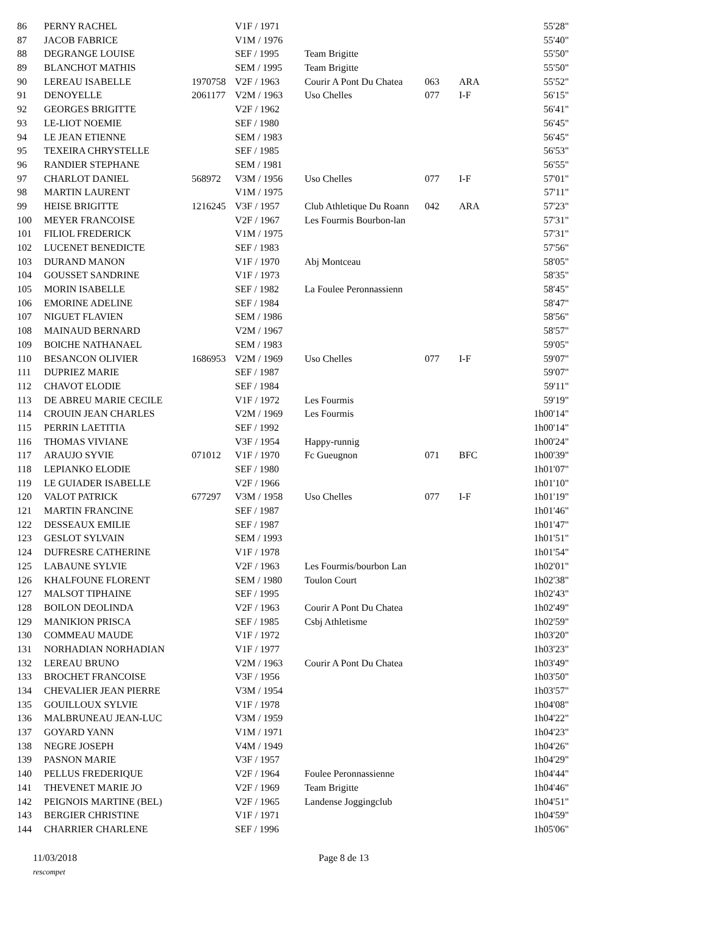| 86 | PERNY RACHEL | | V1F / 1971 | | | | 55'28" |
| 87 | JACOB FABRICE | | V1M / 1976 | | | | 55'40" |
| 88 | DEGRANGE LOUISE | | SEF / 1995 | Team Brigitte | | | 55'50" |
| 89 | BLANCHOT MATHIS | | SEM / 1995 | Team Brigitte | | | 55'50" |
| 90 | LEREAU ISABELLE | 1970758 | V2F / 1963 | Courir A Pont Du Chatea | 063 | ARA | 55'52" |
| 91 | DENOYELLE | 2061177 | V2M / 1963 | Uso Chelles | 077 | I-F | 56'15" |
| 92 | GEORGES BRIGITTE | | V2F / 1962 | | | | 56'41" |
| 93 | LE-LIOT NOEMIE | | SEF / 1980 | | | | 56'45" |
| 94 | LE JEAN ETIENNE | | SEM / 1983 | | | | 56'45" |
| 95 | TEXEIRA CHRYSTELLE | | SEF / 1985 | | | | 56'53" |
| 96 | RANDIER STEPHANE | | SEM / 1981 | | | | 56'55" |
| 97 | CHARLOT DANIEL | 568972 | V3M / 1956 | Uso Chelles | 077 | I-F | 57'01" |
| 98 | MARTIN LAURENT | | V1M / 1975 | | | | 57'11" |
| 99 | HEISE BRIGITTE | 1216245 | V3F / 1957 | Club Athletique Du Roann | 042 | ARA | 57'23" |
| 100 | MEYER FRANCOISE | | V2F / 1967 | Les Fourmis Bourbon-lan | | | 57'31" |
| 101 | FILIOL FREDERICK | | V1M / 1975 | | | | 57'31" |
| 102 | LUCENET BENEDICTE | | SEF / 1983 | | | | 57'56" |
| 103 | DURAND MANON | | V1F / 1970 | Abj Montceau | | | 58'05" |
| 104 | GOUSSET SANDRINE | | V1F / 1973 | | | | 58'35" |
| 105 | MORIN ISABELLE | | SEF / 1982 | La Foulee Peronnassienn | | | 58'45" |
| 106 | EMORINE ADELINE | | SEF / 1984 | | | | 58'47" |
| 107 | NIGUET FLAVIEN | | SEM / 1986 | | | | 58'56" |
| 108 | MAINAUD BERNARD | | V2M / 1967 | | | | 58'57" |
| 109 | BOICHE NATHANAEL | | SEM / 1983 | | | | 59'05" |
| 110 | BESANCON OLIVIER | 1686953 | V2M / 1969 | Uso Chelles | 077 | I-F | 59'07" |
| 111 | DUPRIEZ MARIE | | SEF / 1987 | | | | 59'07" |
| 112 | CHAVOT ELODIE | | SEF / 1984 | | | | 59'11" |
| 113 | DE ABREU MARIE CECILE | | V1F / 1972 | Les Fourmis | | | 59'19" |
| 114 | CROUIN JEAN CHARLES | | V2M / 1969 | Les Fourmis | | | 1h00'14" |
| 115 | PERRIN LAETITIA | | SEF / 1992 | | | | 1h00'14" |
| 116 | THOMAS VIVIANE | | V3F / 1954 | Happy-runnig | | | 1h00'24" |
| 117 | ARAUJO SYVIE | 071012 | V1F / 1970 | Fc Gueugnon | 071 | BFC | 1h00'39" |
| 118 | LEPIANKO ELODIE | | SEF / 1980 | | | | 1h01'07" |
| 119 | LE GUIADER ISABELLE | | V2F / 1966 | | | | 1h01'10" |
| 120 | VALOT PATRICK | 677297 | V3M / 1958 | Uso Chelles | 077 | I-F | 1h01'19" |
| 121 | MARTIN FRANCINE | | SEF / 1987 | | | | 1h01'46" |
| 122 | DESSEAUX EMILIE | | SEF / 1987 | | | | 1h01'47" |
| 123 | GESLOT SYLVAIN | | SEM / 1993 | | | | 1h01'51" |
| 124 | DUFRESRE CATHERINE | | V1F / 1978 | | | | 1h01'54" |
| 125 | LABAUNE SYLVIE | | V2F / 1963 | Les Fourmis/bourbon Lan | | | 1h02'01" |
| 126 | KHALFOUNE FLORENT | | SEM / 1980 | Toulon Court | | | 1h02'38" |
| 127 | MALSOT TIPHAINE | | SEF / 1995 | | | | 1h02'43" |
| 128 | BOILON DEOLINDA | | V2F / 1963 | Courir A Pont Du Chatea | | | 1h02'49" |
| 129 | MANIKION PRISCA | | SEF / 1985 | Csbj Athletisme | | | 1h02'59" |
| 130 | COMMEAU MAUDE | | V1F / 1972 | | | | 1h03'20" |
| 131 | NORHADIAN NORHADIAN | | V1F / 1977 | | | | 1h03'23" |
| 132 | LEREAU BRUNO | | V2M / 1963 | Courir A Pont Du Chatea | | | 1h03'49" |
| 133 | BROCHET FRANCOISE | | V3F / 1956 | | | | 1h03'50" |
| 134 | CHEVALIER JEAN PIERRE | | V3M / 1954 | | | | 1h03'57" |
| 135 | GOUILLOUX SYLVIE | | V1F / 1978 | | | | 1h04'08" |
| 136 | MALBRUNEAU JEAN-LUC | | V3M / 1959 | | | | 1h04'22" |
| 137 | GOYARD YANN | | V1M / 1971 | | | | 1h04'23" |
| 138 | NEGRE JOSEPH | | V4M / 1949 | | | | 1h04'26" |
| 139 | PASNON MARIE | | V3F / 1957 | | | | 1h04'29" |
| 140 | PELLUS FREDERIQUE | | V2F / 1964 | Foulee Peronnassienne | | | 1h04'44" |
| 141 | THEVENET MARIE JO | | V2F / 1969 | Team Brigitte | | | 1h04'46" |
| 142 | PEIGNOIS MARTINE (BEL) | | V2F / 1965 | Landense Joggingclub | | | 1h04'51" |
| 143 | BERGIER CHRISTINE | | V1F / 1971 | | | | 1h04'59" |
| 144 | CHARRIER CHARLENE | | SEF / 1996 | | | | 1h05'06" |
11/03/2018 Page 8 de 13
rescompet